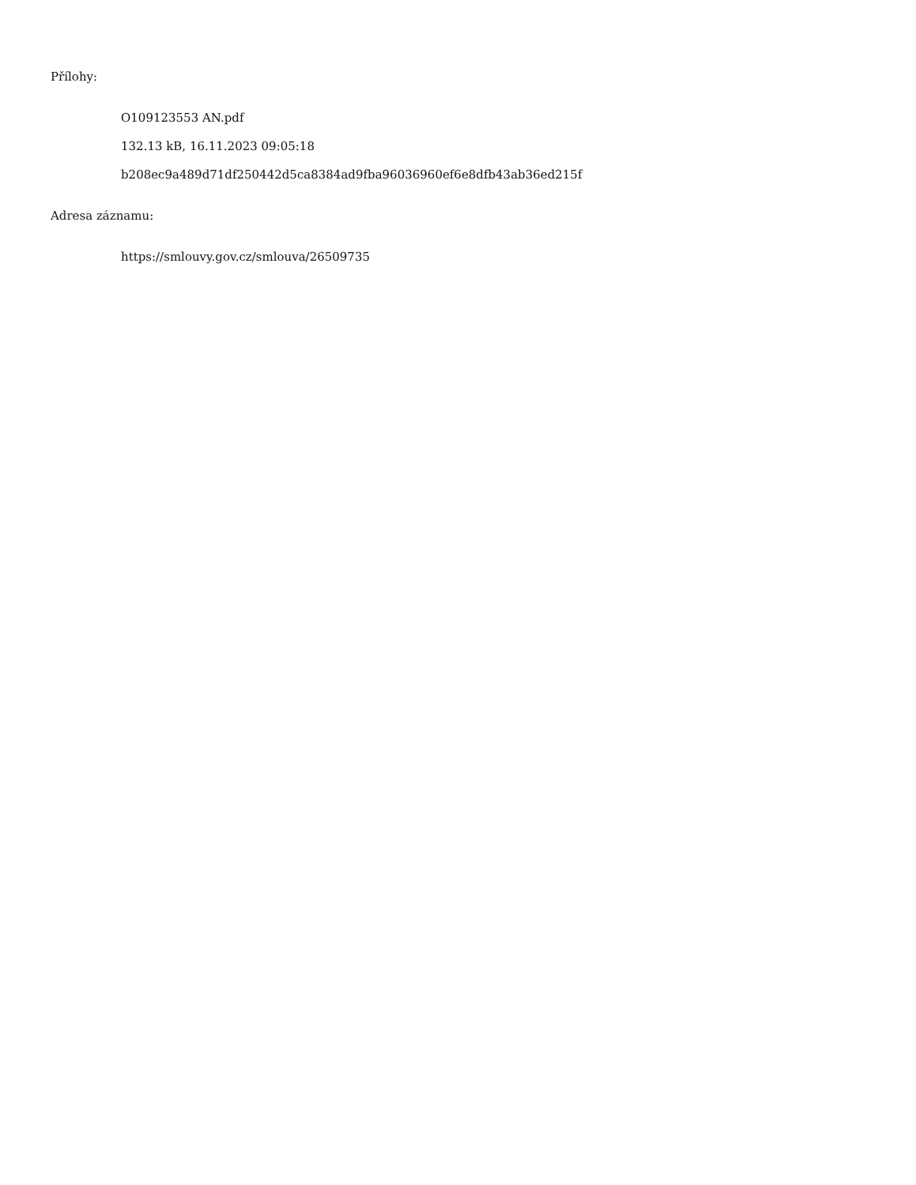Přílohy:
O109123553 AN.pdf
132.13 kB, 16.11.2023 09:05:18
b208ec9a489d71df250442d5ca8384ad9fba96036960ef6e8dfb43ab36ed215f
Adresa záznamu:
https://smlouvy.gov.cz/smlouva/26509735